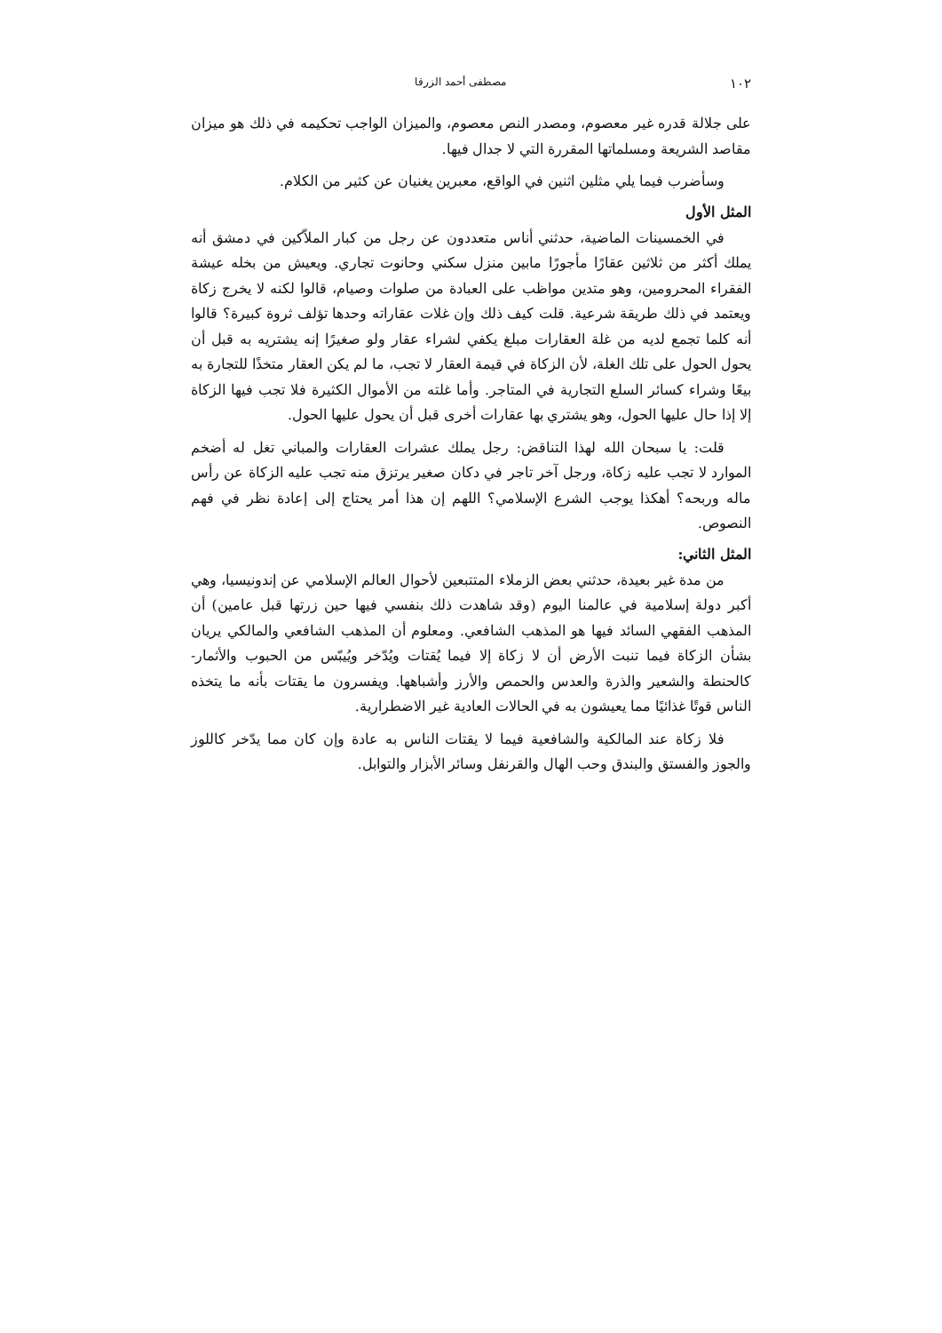١٠٢ مصطفى أحمد الزرقا
على جلالة قدره غير معصوم، ومصدر النص معصوم، والميزان الواجب تحكيمه في ذلك هو ميزان مقاصد الشريعة ومسلماتها المقررة التي لا جدال فيها.
وسأضرب فيما يلي مثلين اثنين في الواقع، معبرين يغنيان عن كثير من الكلام.
المثل الأول
في الخمسينات الماضية، حدثني أناس متعددون عن رجل من كبار الملاّكين في دمشق أنه يملك أكثر من ثلاثين عقارًا مأجورًا مابين منزل سكني وحانوت تجاري. ويعيش من بخله عيشة الفقراء المحرومين، وهو متدين مواظب على العبادة من صلوات وصيام، قالوا لكنه لا يخرج زكاة ويعتمد في ذلك طريقة شرعية. قلت كيف ذلك وإن غلات عقاراته وحدها تؤلف ثروة كبيرة؟ قالوا أنه كلما تجمع لديه من غلة العقارات مبلغ يكفي لشراء عقار ولو صغيرًا إنه يشتريه به قبل أن يحول الحول على تلك الغلة، لأن الزكاة في قيمة العقار لا تجب، ما لم يكن العقار متخذًا للتجارة به بيعًا وشراء كسائر السلع التجارية في المتاجر. وأما غلته من الأموال الكثيرة فلا تجب فيها الزكاة إلا إذا حال عليها الحول، وهو يشتري بها عقارات أخرى قبل أن يحول عليها الحول.
قلت: يا سبحان الله لهذا التناقض: رجل يملك عشرات العقارات والمباني تغل له أضخم الموارد لا تجب عليه زكاة، ورجل آخر تاجر في دكان صغير يرتزق منه تجب عليه الزكاة عن رأس ماله وربحه؟ أهكذا يوجب الشرع الإسلامي؟ اللهم إن هذا أمر يحتاج إلى إعادة نظر في فهم النصوص.
المثل الثاني:
من مدة غير بعيدة، حدثني بعض الزملاء المتتبعين لأحوال العالم الإسلامي عن إندونيسيا، وهي أكبر دولة إسلامية في عالمنا اليوم (وقد شاهدت ذلك بنفسي فيها حين زرتها قبل عامين) أن المذهب الفقهي السائد فيها هو المذهب الشافعي. ومعلوم أن المذهب الشافعي والمالكي يريان بشأن الزكاة فيما تنبت الأرض أن لا زكاة إلا فيما يُقتات ويُدّخر ويُيبّس من الحبوب والأثمار- كالحنطة والشعير والذرة والعدس والحمص والأرز وأشباهها. ويفسرون ما يقتات بأنه ما يتخذه الناس قوتًا غذائيًا مما يعيشون به في الحالات العادية غير الاضطرارية.
فلا زكاة عند المالكية والشافعية فيما لا يقتات الناس به عادة وإن كان مما يدّخر كاللوز والجوز والفستق والبندق وحب الهال والقرنفل وسائر الأبزار والتوابل.